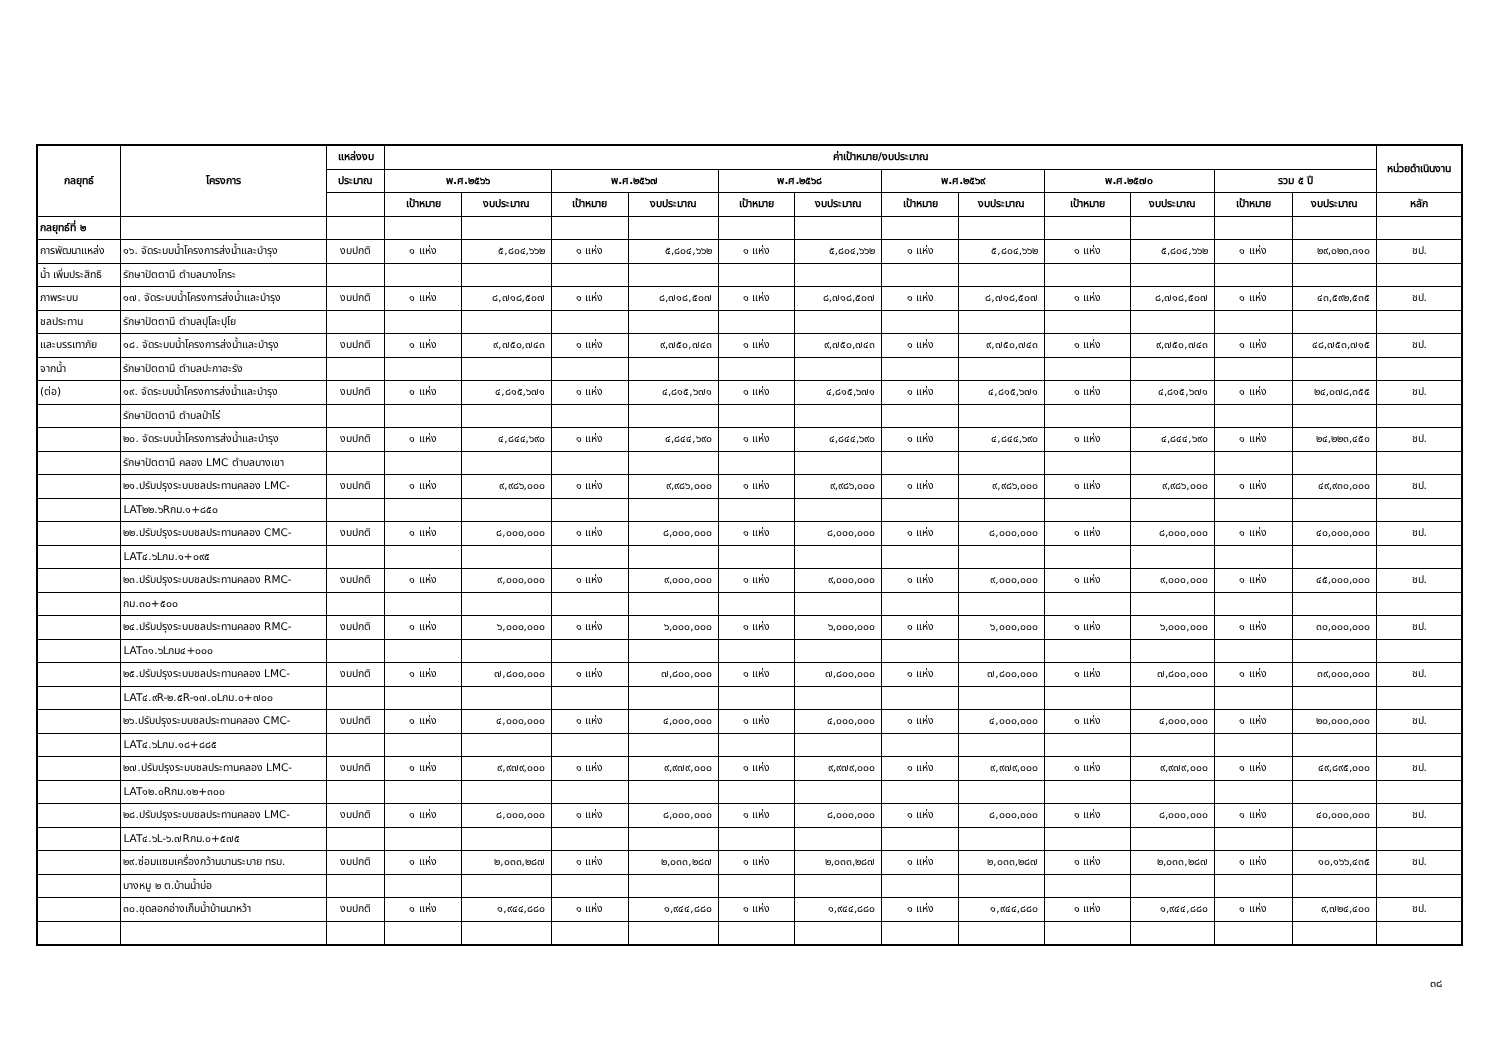| กลยุทธ์ | โครงการ | แหล่งงบ | ค่าเป้าหมาย/งบประมาณ | | | | | | | | | | | | หน่วยดำเนินงาน |
| --- | --- | --- | --- | --- | --- | --- | --- | --- | --- | --- | --- | --- | --- | --- | --- |
| | | ประมาณ | พ.ศ.๒๕๖๖ | | พ.ศ.๒๕๖๗ | | พ.ศ.๒๕๖๘ | | พ.ศ.๒๕๖๙ | | พ.ศ.๒๕๗๐ | | รวม ๕ ปี | | |
| | | | เป้าหมาย | งบประมาณ | เป้าหมาย | งบประมาณ | เป้าหมาย | งบประมาณ | เป้าหมาย | งบประมาณ | เป้าหมาย | งบประมาณ | เป้าหมาย | งบประมาณ | หลัก |
| กลยุทธ์ที่ ๒ | | | | | | | | | | | | | | | |
| การพัฒนาแหล่ง | ๑๖. จัดระบบน้ำโครงการส่งน้ำและบำรุง | งบปกติ | ๑ แห่ง | ๕,๘๐๔,๖๖๒ | ๑ แห่ง | ๕,๘๐๔,๖๖๒ | ๑ แห่ง | ๕,๘๐๔,๖๖๒ | ๑ แห่ง | ๕,๘๐๔,๖๖๒ | ๑ แห่ง | ๕,๘๐๔,๖๖๒ | ๑ แห่ง | ๒๙,๐๒๓,๓๑๐ | ชป. |
| น้ำ เพิ่มประสิทธิ | รักษาปัตตานี ตำบลบางโกระ | | | | | | | | | | | | | | |
| ภาพระบบ | ๑๗. จัดระบบน้ำโครงการส่งน้ำและบำรุง | งบปกติ | ๑ แห่ง | ๘,๗๑๘,๕๐๗ | ๑ แห่ง | ๘,๗๑๘,๕๐๗ | ๑ แห่ง | ๘,๗๑๘,๕๐๗ | ๑ แห่ง | ๘,๗๑๘,๕๐๗ | ๑ แห่ง | ๘,๗๑๘,๕๐๗ | ๑ แห่ง | ๔๓,๕๙๒,๕๓๕ | ชป. |
| ชลประทาน | รักษาปัตตานี ตำบลปุโละปุโย | | | | | | | | | | | | | | |
| และบรรเทาภัย | ๑๘. จัดระบบน้ำโครงการส่งน้ำและบำรุง | งบปกติ | ๑ แห่ง | ๙,๗๕๐,๗๔๓ | ๑ แห่ง | ๙,๗๕๐,๗๔๓ | ๑ แห่ง | ๙,๗๕๐,๗๔๓ | ๑ แห่ง | ๙,๗๕๐,๗๔๓ | ๑ แห่ง | ๙,๗๕๐,๗๔๓ | ๑ แห่ง | ๔๘,๗๕๓,๗๑๕ | ชป. |
| จากน้ำ | รักษาปัตตานี ตำบลปะกาฮะรัง | | | | | | | | | | | | | | |
| (ต่อ) | ๑๙. จัดระบบน้ำโครงการส่งน้ำและบำรุง | งบปกติ | ๑ แห่ง | ๔,๘๑๕,๖๗๑ | ๑ แห่ง | ๔,๘๑๕,๖๗๑ | ๑ แห่ง | ๔,๘๑๕,๖๗๑ | ๑ แห่ง | ๔,๘๑๕,๖๗๑ | ๑ แห่ง | ๔,๘๑๕,๖๗๑ | ๑ แห่ง | ๒๔,๐๗๘,๓๕๕ | ชป. |
| | รักษาปัตตานี ตำบลป่าไร่ | | | | | | | | | | | | | | |
| | ๒๐. จัดระบบน้ำโครงการส่งน้ำและบำรุง | งบปกติ | ๑ แห่ง | ๔,๘๔๔,๖๙๐ | ๑ แห่ง | ๔,๘๔๔,๖๙๐ | ๑ แห่ง | ๔,๘๔๔,๖๙๐ | ๑ แห่ง | ๔,๘๔๔,๖๙๐ | ๑ แห่ง | ๔,๘๔๔,๖๙๐ | ๑ แห่ง | ๒๔,๒๒๓,๔๕๐ | ชป. |
| | รักษาปัตตานี คลอง LMC ตำบลบางเขา | | | | | | | | | | | | | | |
| | ๒๑.ปรับปรุงระบบชลประทานคลอง LMC- | งบปกติ | ๑ แห่ง | ๙,๙๘๖,๐๐๐ | ๑ แห่ง | ๙,๙๘๖,๐๐๐ | ๑ แห่ง | ๙,๙๘๖,๐๐๐ | ๑ แห่ง | ๙,๙๘๖,๐๐๐ | ๑ แห่ง | ๙,๙๘๖,๐๐๐ | ๑ แห่ง | ๔๙,๙๓๐,๐๐๐ | ชป. |
| | LAT๒๒.๖Rกม.๑+๘๕๐ | | | | | | | | | | | | | | |
| | ๒๒.ปรับปรุงระบบชลประทานคลอง CMC- | งบปกติ | ๑ แห่ง | ๘,๐๐๐,๐๐๐ | ๑ แห่ง | ๘,๐๐๐,๐๐๐ | ๑ แห่ง | ๘,๐๐๐,๐๐๐ | ๑ แห่ง | ๘,๐๐๐,๐๐๐ | ๑ แห่ง | ๘,๐๐๐,๐๐๐ | ๑ แห่ง | ๔๐,๐๐๐,๐๐๐ | ชป. |
| | LAT๔.๖Lกม.๑+๐๙๕ | | | | | | | | | | | | | | |
| | ๒๓.ปรับปรุงระบบชลประทานคลอง RMC- | งบปกติ | ๑ แห่ง | ๙,๐๐๐,๐๐๐ | ๑ แห่ง | ๙,๐๐๐,๐๐๐ | ๑ แห่ง | ๙,๐๐๐,๐๐๐ | ๑ แห่ง | ๙,๐๐๐,๐๐๐ | ๑ แห่ง | ๙,๐๐๐,๐๐๐ | ๑ แห่ง | ๔๕,๐๐๐,๐๐๐ | ชป. |
| | กม.๓๐+๕๐๐ | | | | | | | | | | | | | | |
| | ๒๔.ปรับปรุงระบบชลประทานคลอง RMC- | งบปกติ | ๑ แห่ง | ๖,๐๐๐,๐๐๐ | ๑ แห่ง | ๖,๐๐๐,๐๐๐ | ๑ แห่ง | ๖,๐๐๐,๐๐๐ | ๑ แห่ง | ๖,๐๐๐,๐๐๐ | ๑ แห่ง | ๖,๐๐๐,๐๐๐ | ๑ แห่ง | ๓๐,๐๐๐,๐๐๐ | ชป. |
| | LAT๓๑.๖Lกม๔+๐๐๐ | | | | | | | | | | | | | | |
| | ๒๕.ปรับปรุงระบบชลประทานคลอง LMC- | งบปกติ | ๑ แห่ง | ๗,๘๐๐,๐๐๐ | ๑ แห่ง | ๗,๘๐๐,๐๐๐ | ๑ แห่ง | ๗,๘๐๐,๐๐๐ | ๑ แห่ง | ๗,๘๐๐,๐๐๐ | ๑ แห่ง | ๗,๘๐๐,๐๐๐ | ๑ แห่ง | ๓๙,๐๐๐,๐๐๐ | ชป. |
| | LAT๔.๙R-๒.๕R-๑๗.๐Lกม.๐+๗๐๐ | | | | | | | | | | | | | | |
| | ๒๖.ปรับปรุงระบบชลประทานคลอง CMC- | งบปกติ | ๑ แห่ง | ๔,๐๐๐,๐๐๐ | ๑ แห่ง | ๔,๐๐๐,๐๐๐ | ๑ แห่ง | ๔,๐๐๐,๐๐๐ | ๑ แห่ง | ๔,๐๐๐,๐๐๐ | ๑ แห่ง | ๔,๐๐๐,๐๐๐ | ๑ แห่ง | ๒๐,๐๐๐,๐๐๐ | ชป. |
| | LAT๔.๖Lกม.๑๘+๘๘๕ | | | | | | | | | | | | | | |
| | ๒๗.ปรับปรุงระบบชลประทานคลอง LMC- | งบปกติ | ๑ แห่ง | ๙,๙๗๙,๐๐๐ | ๑ แห่ง | ๙,๙๗๙,๐๐๐ | ๑ แห่ง | ๙,๙๗๙,๐๐๐ | ๑ แห่ง | ๙,๙๗๙,๐๐๐ | ๑ แห่ง | ๙,๙๗๙,๐๐๐ | ๑ แห่ง | ๔๙,๘๙๕,๐๐๐ | ชป. |
| | LAT๑๒.๐Rกม.๑๒+๓๐๐ | | | | | | | | | | | | | | |
| | ๒๘.ปรับปรุงระบบชลประทานคลอง LMC- | งบปกติ | ๑ แห่ง | ๘,๐๐๐,๐๐๐ | ๑ แห่ง | ๘,๐๐๐,๐๐๐ | ๑ แห่ง | ๘,๐๐๐,๐๐๐ | ๑ แห่ง | ๘,๐๐๐,๐๐๐ | ๑ แห่ง | ๘,๐๐๐,๐๐๐ | ๑ แห่ง | ๔๐,๐๐๐,๐๐๐ | ชป. |
| | LAT๔.๖L-๖.๗Rกม.๐+๕๗๕ | | | | | | | | | | | | | | |
| | ๒๙.ซ่อมแซมเครื่องกว้านบานระบาย ทรบ. | งบปกติ | ๑ แห่ง | ๒,๐๓๓,๒๘๗ | ๑ แห่ง | ๒,๐๓๓,๒๘๗ | ๑ แห่ง | ๒,๐๓๓,๒๘๗ | ๑ แห่ง | ๒,๐๓๓,๒๘๗ | ๑ แห่ง | ๒,๐๓๓,๒๘๗ | ๑ แห่ง | ๑๐,๑๖๖,๔๓๕ | ชป. |
| | บางหมู ๒ ต.บ้านน้ำบ่อ | | | | | | | | | | | | | | |
| | ๓๐.ขุดลอกอ่างเก็บน้ำบ้านนาหว้า | งบปกติ | ๑ แห่ง | ๑,๙๔๔,๘๘๐ | ๑ แห่ง | ๑,๙๔๔,๘๘๐ | ๑ แห่ง | ๑,๙๔๔,๘๘๐ | ๑ แห่ง | ๑,๙๔๔,๘๘๐ | ๑ แห่ง | ๑,๙๔๔,๘๘๐ | ๑ แห่ง | ๙,๗๒๔,๔๐๐ | ชป. |
๓๘